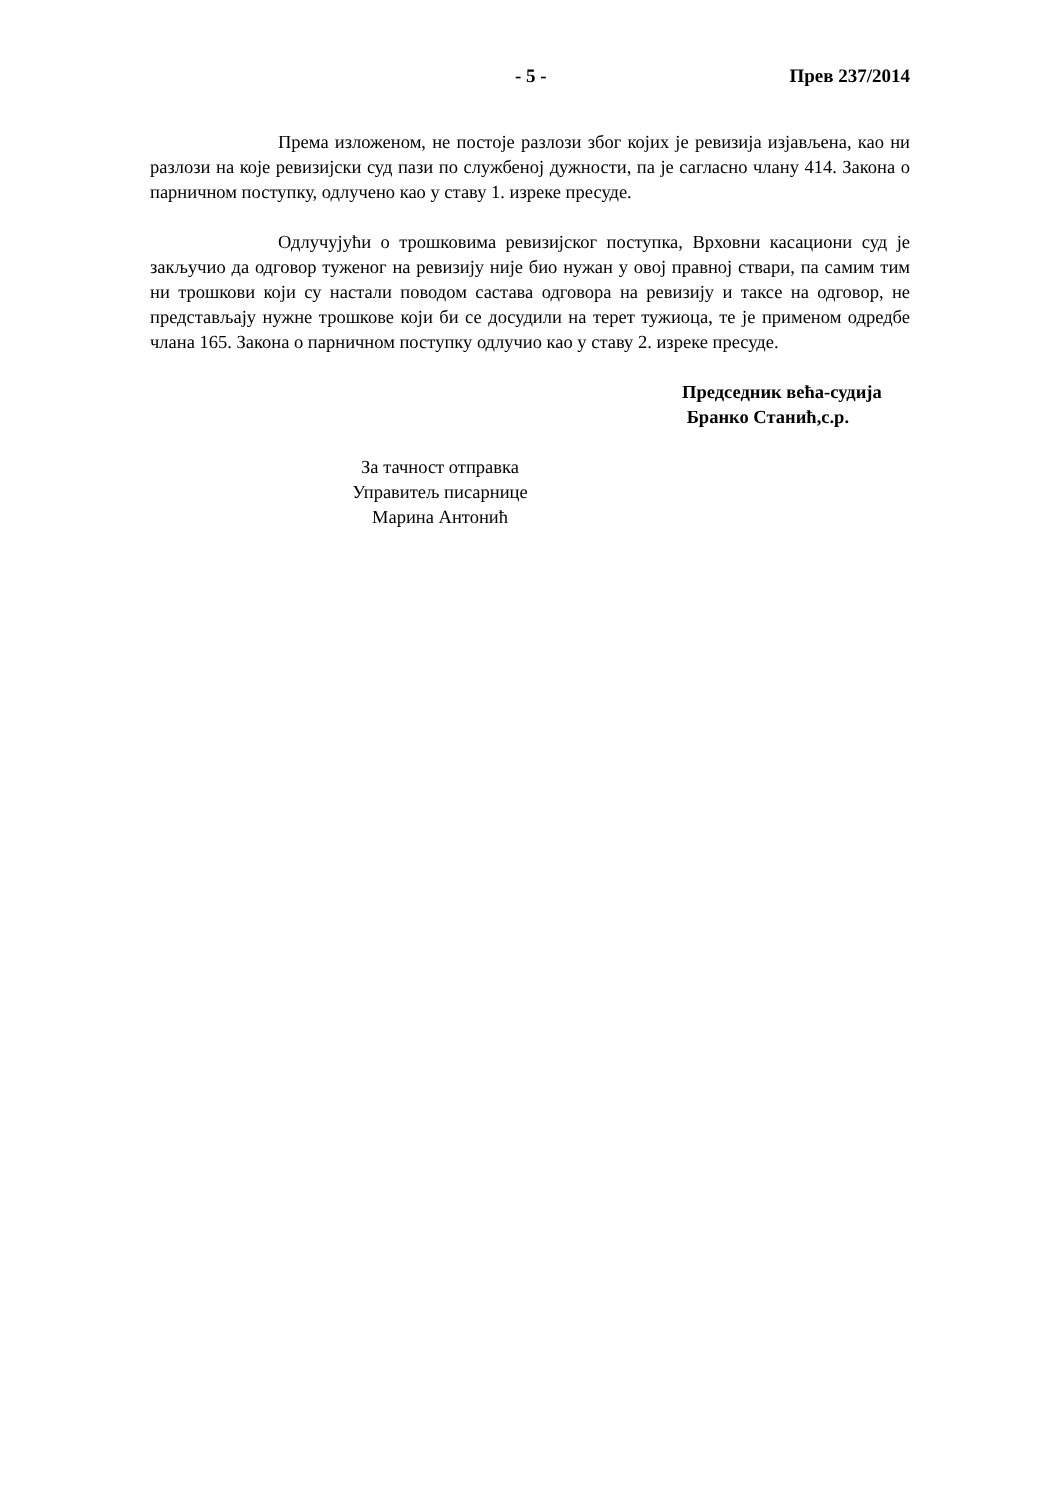- 5 - Прев 237/2014
Према изложеном, не постоје разлози због којих је ревизија изјављена, као ни разлози на које ревизијски суд пази по службеној дужности, па је сагласно члану 414. Закона о парничном поступку, одлучено као у ставу 1. изреке пресуде.
Одлучујући о трошковима ревизијског поступка, Врховни касациони суд је закључио да одговор туженог на ревизију није био нужан у овој правној ствари, па самим тим ни трошкови који су настали поводом састава одговора на ревизију и таксе на одговор, не представљају нужне трошкове који би се досудили на терет тужиоца, те је применом одредбе члана 165. Закона о парничном поступку одлучио као у ставу 2. изреке пресуде.
Председник већа-судија
Бранко Станић,с.р.
За тачност отправка
Управитељ писарнице
Марина Антонић